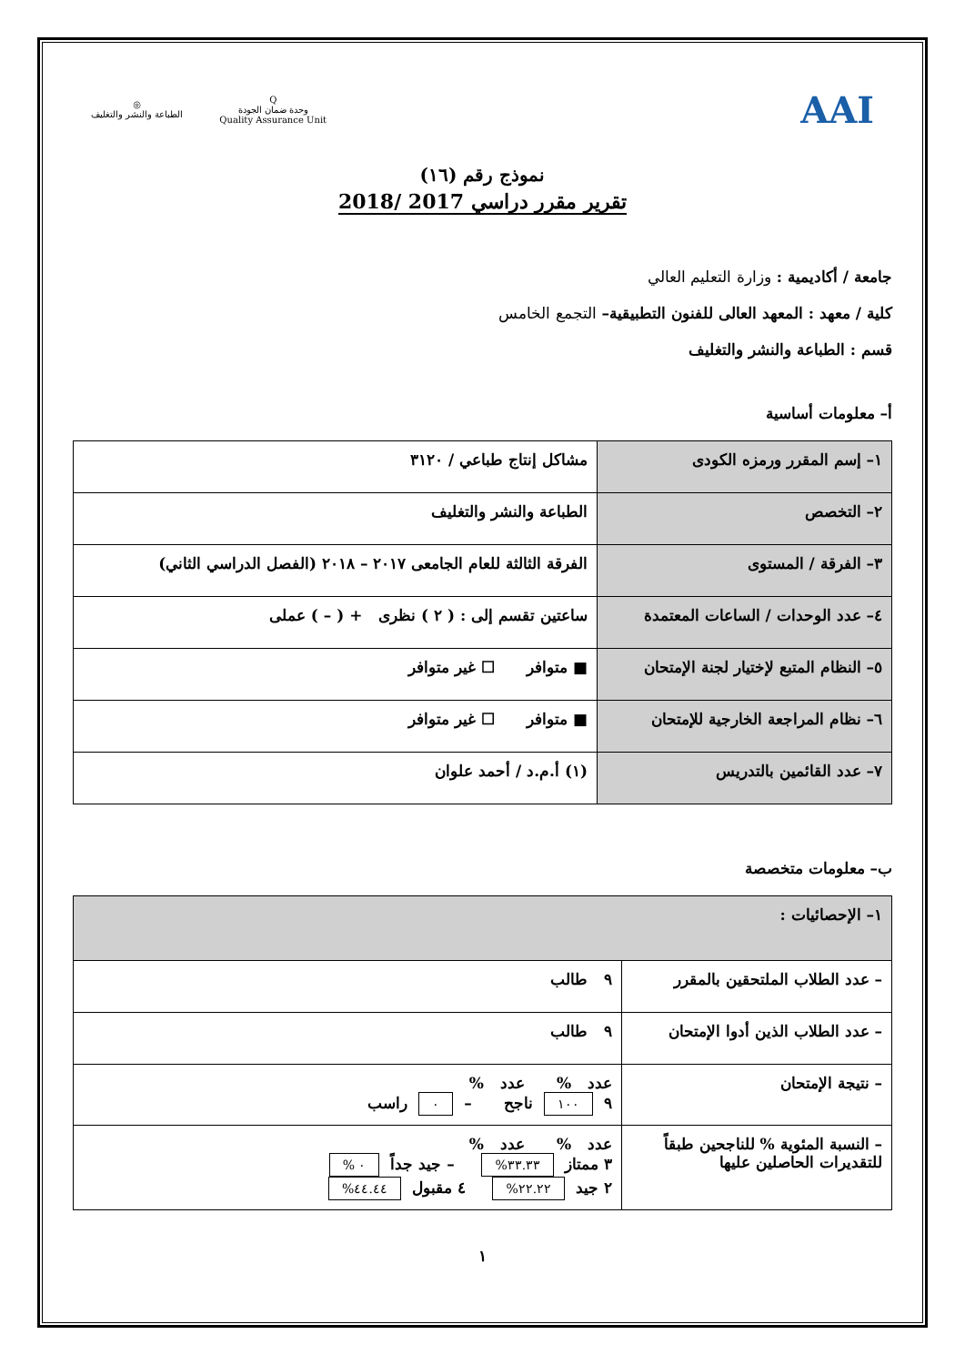◎
الطباعة والنشر والتغليف
Q
وحدة ضمان الجودة
Quality Assurance Unit
AAI
نموذج رقم (١٦)
تقرير مقرر دراسي 2017 /2018
جامعة / أكاديمية : وزارة التعليم العالي
كلية / معهد : المعهد العالى للفنون التطبيقية– التجمع الخامس
قسم : الطباعة والنشر والتغليف
أ– معلومات أساسية
| ١– إسم المقرر ورمزه الكودى | مشاكل إنتاج طباعي / ٣١٢٠ |
| ٢– التخصص | الطباعة والنشر والتغليف |
| ٣– الفرقة / المستوى | الفرقة الثالثة للعام الجامعى ٢٠١٧ – ٢٠١٨ (الفصل الدراسي الثاني) |
| ٤– عدد الوحدات / الساعات المعتمدة | ساعتين تقسم إلى : ( ٢ ) نظرى + ( – ) عملى |
| ٥– النظام المتبع لإختيار لجنة الإمتحان | ■ متوافر ☐ غير متوافر |
| ٦– نظام المراجعة الخارجية للإمتحان | ■ متوافر ☐ غير متوافر |
| ٧– عدد القائمين بالتدريس | (١) أ.م.د / أحمد علوان |
ب– معلومات متخصصة
| ١– الإحصائيات : | |
| – عدد الطلاب الملتحقين بالمقرر | ٩ طالب |
| – عدد الطلاب الذين أدوا الإمتحان | ٩ طالب |
| – نتيجة الإمتحان | عدد % عدد % ٩ ١٠٠ ناجح – ٠ راسب |
| – النسبة المئوية % للناجحين طبقاً للتقديرات الحاصلين عليها | عدد % عدد % ٣ ممتاز ٣٣.٣٣% – جيد جداً ٠ % ٢ جيد ٢٢.٢٢% ٤ مقبول ٤٤.٤٤% |
١